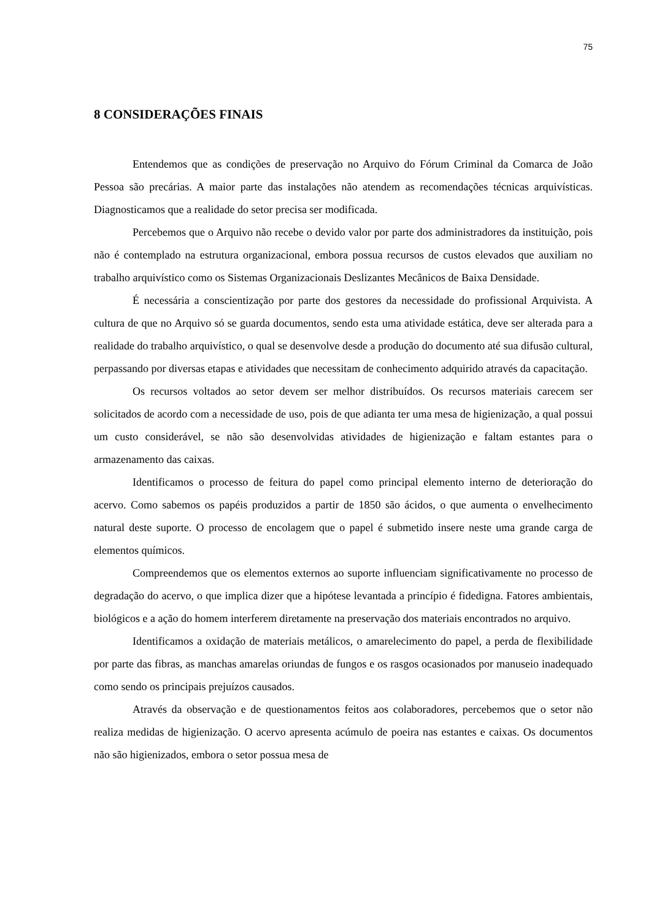75
8 CONSIDERAÇÕES FINAIS
Entendemos que as condições de preservação no Arquivo do Fórum Criminal da Comarca de João Pessoa são precárias. A maior parte das instalações não atendem as recomendações técnicas arquivísticas. Diagnosticamos que a realidade do setor precisa ser modificada.
Percebemos que o Arquivo não recebe o devido valor por parte dos administradores da instituição, pois não é contemplado na estrutura organizacional, embora possua recursos de custos elevados que auxiliam no trabalho arquivístico como os Sistemas Organizacionais Deslizantes Mecânicos de Baixa Densidade.
É necessária a conscientização por parte dos gestores da necessidade do profissional Arquivista. A cultura de que no Arquivo só se guarda documentos, sendo esta uma atividade estática, deve ser alterada para a realidade do trabalho arquivístico, o qual se desenvolve desde a produção do documento até sua difusão cultural, perpassando por diversas etapas e atividades que necessitam de conhecimento adquirido através da capacitação.
Os recursos voltados ao setor devem ser melhor distribuídos. Os recursos materiais carecem ser solicitados de acordo com a necessidade de uso, pois de que adianta ter uma mesa de higienização, a qual possui um custo considerável, se não são desenvolvidas atividades de higienização e faltam estantes para o armazenamento das caixas.
Identificamos o processo de feitura do papel como principal elemento interno de deterioração do acervo. Como sabemos os papéis produzidos a partir de 1850 são ácidos, o que aumenta o envelhecimento natural deste suporte. O processo de encolagem que o papel é submetido insere neste uma grande carga de elementos químicos.
Compreendemos que os elementos externos ao suporte influenciam significativamente no processo de degradação do acervo, o que implica dizer que a hipótese levantada a princípio é fidedigna. Fatores ambientais, biológicos e a ação do homem interferem diretamente na preservação dos materiais encontrados no arquivo.
Identificamos a oxidação de materiais metálicos, o amarelecimento do papel, a perda de flexibilidade por parte das fibras, as manchas amarelas oriundas de fungos e os rasgos ocasionados por manuseio inadequado como sendo os principais prejuízos causados.
Através da observação e de questionamentos feitos aos colaboradores, percebemos que o setor não realiza medidas de higienização. O acervo apresenta acúmulo de poeira nas estantes e caixas. Os documentos não são higienizados, embora o setor possua mesa de